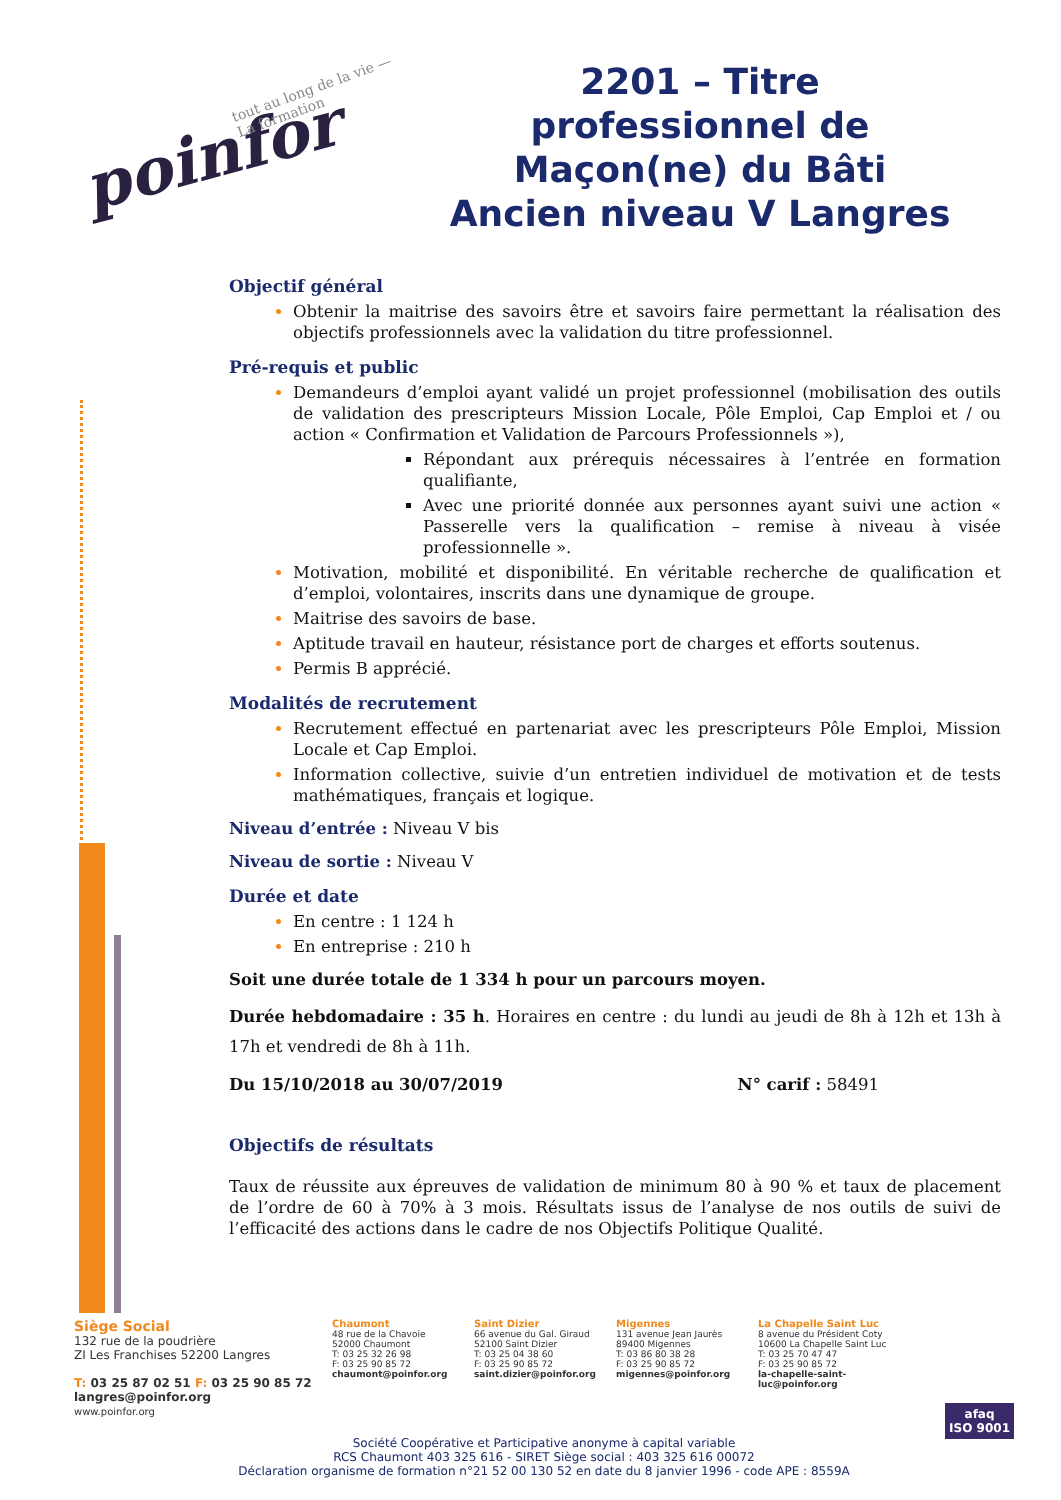poinfor tout au long de la vie — La formation
2201 – Titre professionnel de Maçon(ne) du Bâti Ancien niveau V Langres
Objectif général
Obtenir la maitrise des savoirs être et savoirs faire permettant la réalisation des objectifs professionnels avec la validation du titre professionnel.
Pré-requis et public
Demandeurs d’emploi ayant validé un projet professionnel (mobilisation des outils de validation des prescripteurs Mission Locale, Pôle Emploi, Cap Emploi et / ou action « Confirmation et Validation de Parcours Professionnels »),
Répondant aux prérequis nécessaires à l’entrée en formation qualifiante,
Avec une priorité donnée aux personnes ayant suivi une action « Passerelle vers la qualification – remise à niveau à visée professionnelle ».
Motivation, mobilité et disponibilité. En véritable recherche de qualification et d’emploi, volontaires, inscrits dans une dynamique de groupe.
Maitrise des savoirs de base.
Aptitude travail en hauteur, résistance port de charges et efforts soutenus.
Permis B apprécié.
Modalités de recrutement
Recrutement effectué en partenariat avec les prescripteurs Pôle Emploi, Mission Locale et Cap Emploi.
Information collective, suivie d’un entretien individuel de motivation et de tests mathématiques, français et logique.
Niveau d’entrée : Niveau V bis
Niveau de sortie : Niveau V
Durée et date
En centre : 1 124 h
En entreprise : 210 h
Soit une durée totale de 1 334 h pour un parcours moyen.
Durée hebdomadaire : 35 h. Horaires en centre : du lundi au jeudi de 8h à 12h et 13h à 17h et vendredi de 8h à 11h.
Du 15/10/2018 au 30/07/2019 N° carif : 58491
Objectifs de résultats
Taux de réussite aux épreuves de validation de minimum 80 à 90 % et taux de placement de l’ordre de 60 à 70% à 3 mois. Résultats issus de l’analyse de nos outils de suivi de l’efficacité des actions dans le cadre de nos Objectifs Politique Qualité.
Siège Social
132 rue de la poudrière
ZI Les Franchises 52200 Langres
T: 03 25 87 02 51 F: 03 25 90 85 72
langres@poinfor.org
www.poinfor.org
Chaumont
48 rue de la Chavoie
52000 Chaumont
T: 03 25 32 26 98
F: 03 25 90 85 72
chaumont@poinfor.org
Saint Dizier
66 avenue du Gal. Giraud
52100 Saint Dizier
T: 03 25 04 38 60
F: 03 25 90 85 72
saint.dizier@poinfor.org
Migennes
131 avenue Jean Jaurès
89400 Migennes
T: 03 86 80 38 28
F: 03 25 90 85 72
migennes@poinfor.org
La Chapelle Saint Luc
8 avenue du Président Coty
10600 La Chapelle Saint Luc
T: 03 25 70 47 47
F: 03 25 90 85 72
la-chapelle-saint-luc@poinfor.org
Société Coopérative et Participative anonyme à capital variable
RCS Chaumont 403 325 616 - SIRET Siège social : 403 325 616 00072
Déclaration organisme de formation n°21 52 00 130 52 en date du 8 janvier 1996 - code APE : 8559A
afaq
ISO 9001